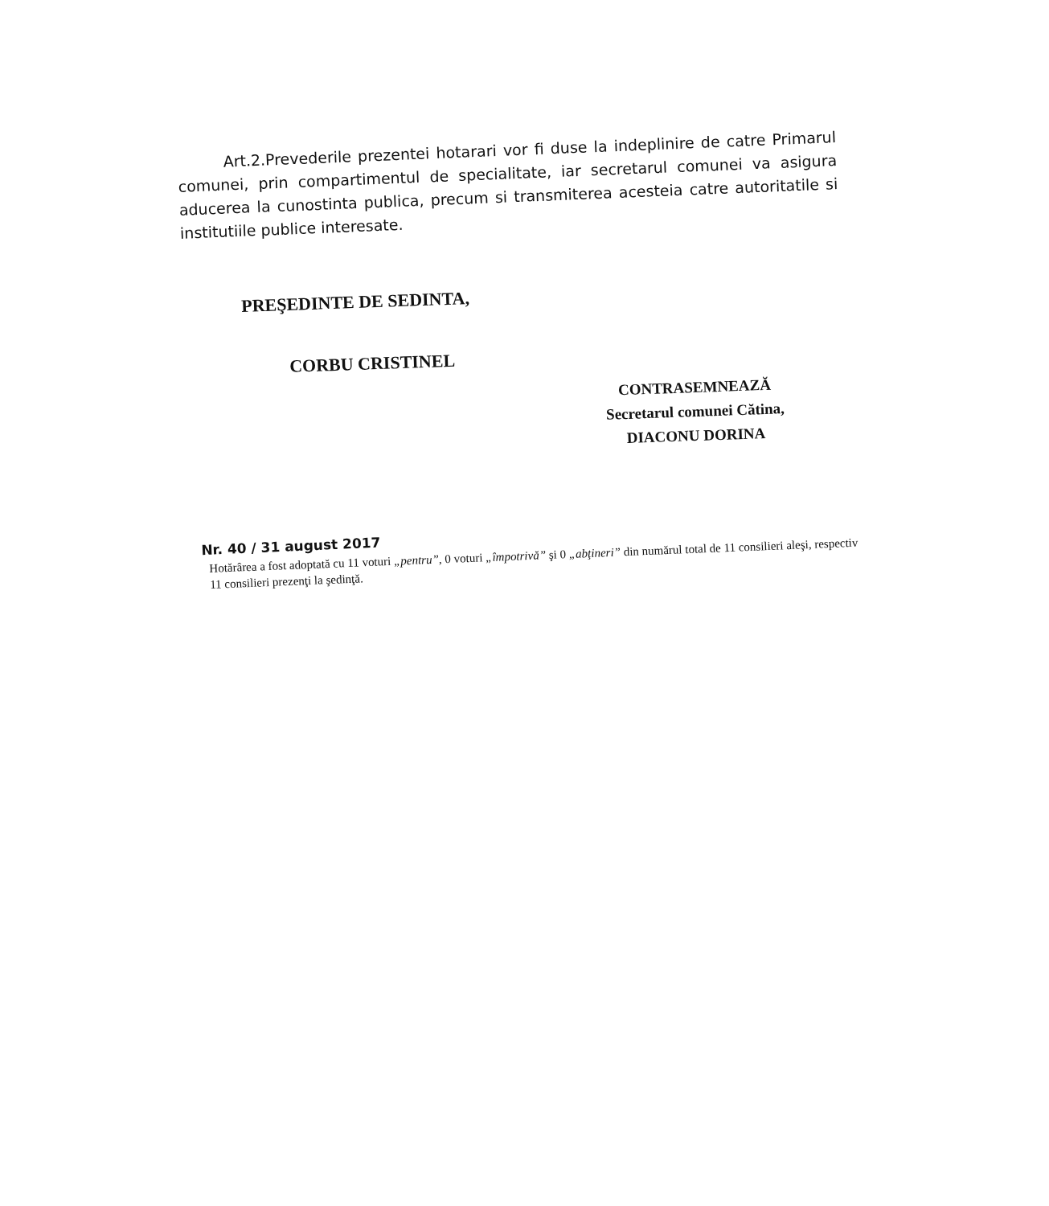Art.2.Prevederile prezentei hotarari vor fi duse la indeplinire de catre Primarul comunei, prin compartimentul de specialitate, iar secretarul comunei va asigura aducerea la cunostinta publica, precum si transmiterea acesteia catre autoritatile si institutiile publice interesate.
PREŞEDINTE DE SEDINTA,
CORBU CRISTINEL
CONTRASEMNEAZĂ
Secretarul comunei Cătina,
DIACONU DORINA
Nr. 40 / 31 august 2017
Hotărârea a fost adoptată cu 11 voturi „pentru”, 0 voturi „împotrivă” şi 0 „abţineri” din numărul total de 11 consilieri aleşi, respectiv 11 consilieri prezenţi la şedinţă.